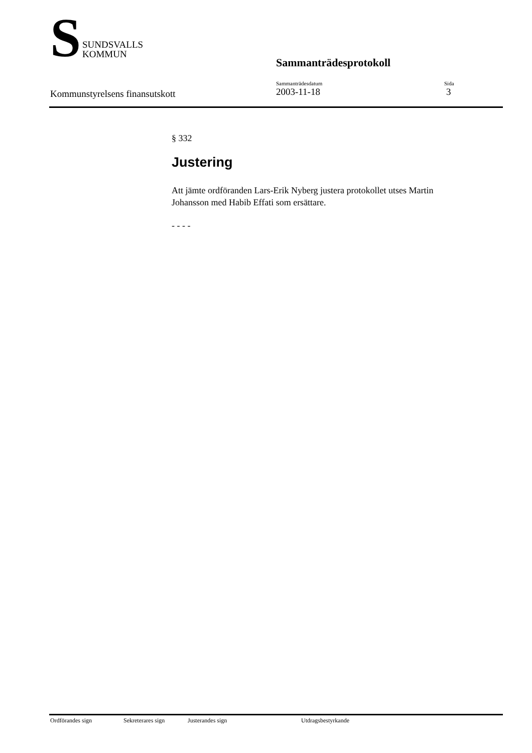S
SUNDSVALLS
KOMMUN
Sammanträdesprotokoll
Kommunstyrelsens finansutskott
Sammanträdesdatum
2003-11-18
Sida
3
§ 332
Justering
Att jämte ordföranden Lars-Erik Nyberg justera protokollet utses Martin Johansson med Habib Effati som ersättare.
- - - -
Ordförandes sign Sekreterares sign Justerandes sign Utdragsbestyrkande